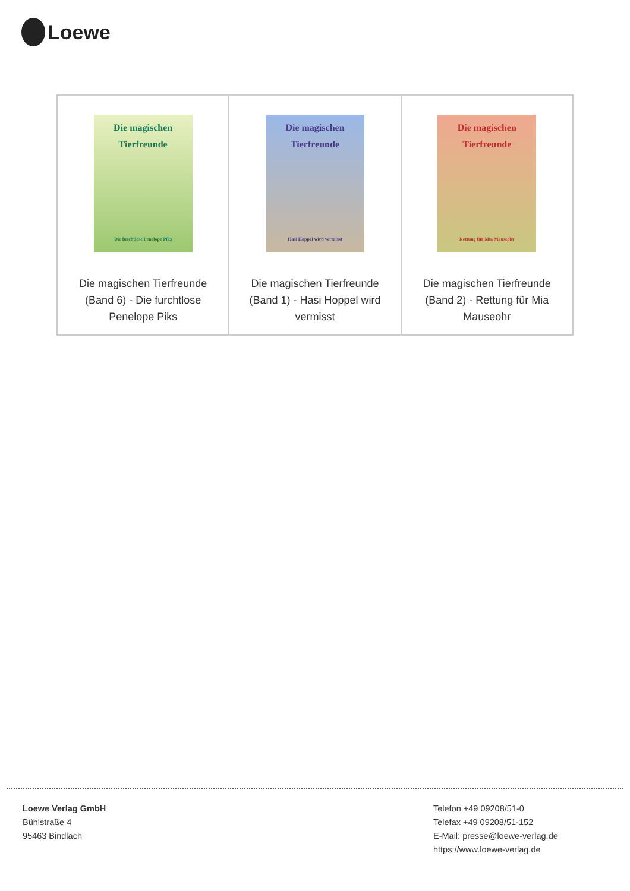Loewe
| Die magischen Tierfreunde Die furchtlose Penelope Piks Die magischen Tierfreunde (Band 6) - Die furchtlose Penelope Piks | Die magischen Tierfreunde Hasi Hoppel wird vermisst Die magischen Tierfreunde (Band 1) - Hasi Hoppel wird vermisst | Die magischen Tierfreunde Rettung für Mia Mauseohr Die magischen Tierfreunde (Band 2) - Rettung für Mia Mauseohr |
Loewe Verlag GmbH
Bühlstraße 4
95463 Bindlach
Telefon +49 09208/51-0
Telefax +49 09208/51-152
E-Mail: presse@loewe-verlag.de
https://www.loewe-verlag.de